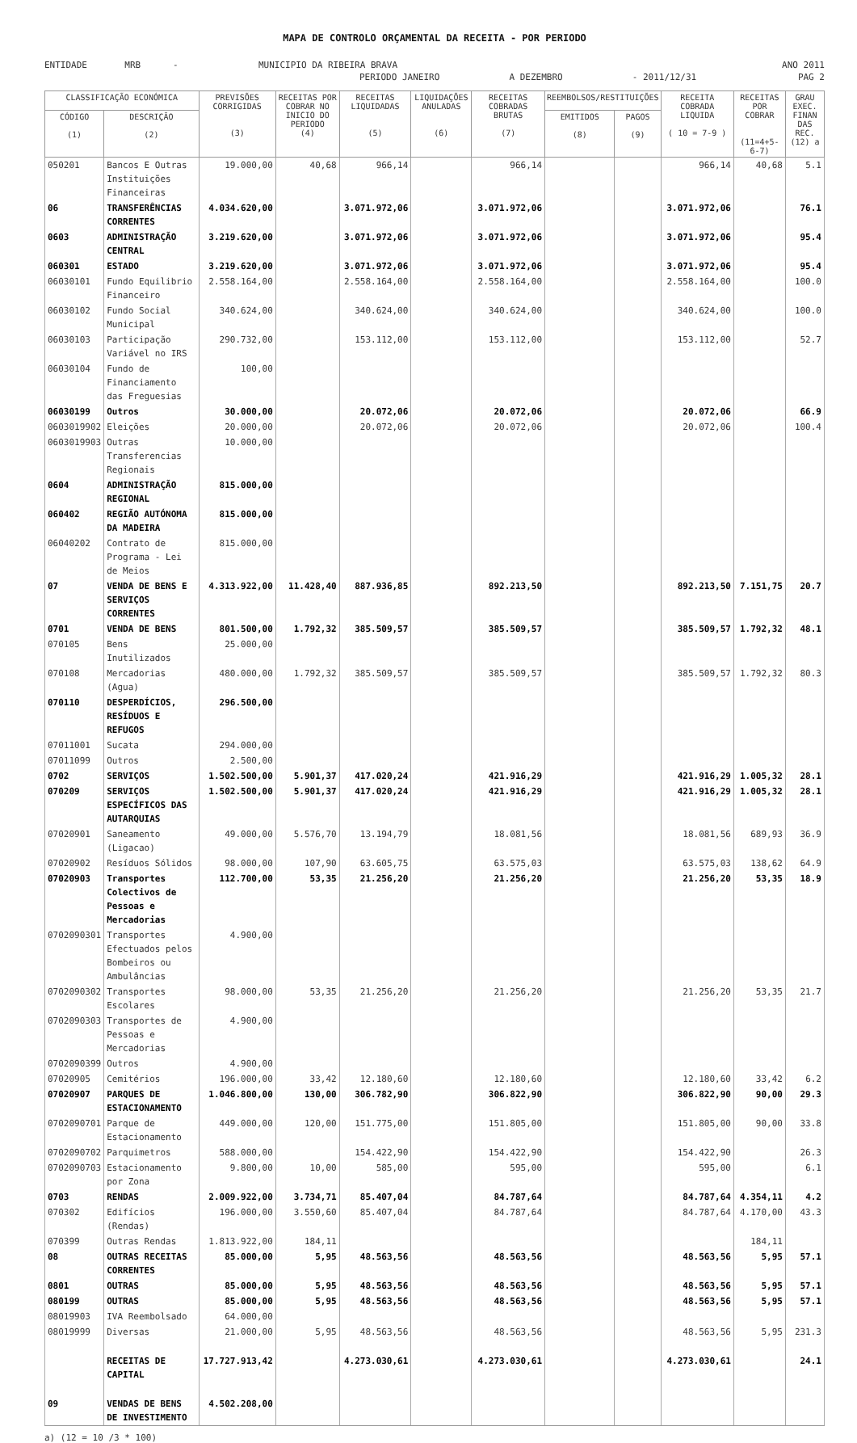MAPA DE CONTROLO ORÇAMENTAL DA RECEITA - POR PERIODO
ENTIDADE MRB - MUNICIPIO DA RIBEIRA BRAVA ANO 2011
PERIODO JANEIRO A DEZEMBRO - 2011/12/31 PAG 2
| CLASSIFICAÇÃO ECONÓMICA | | PREVISÕES CORRIGIDAS (3) | RECEITAS POR COBRAR NO INICIO DO PERIODO (4) | RECEITAS LIQUIDADAS (5) | LIQUIDAÇÕES ANULADAS (6) | RECEITAS COBRADAS BRUTAS (7) | REEMBOLSOS/RESTITUIÇÕES | | RECEITA COBRADA LIQUIDA ( 10 = 7-9 ) | RECEITAS POR COBRAR (11=4+5-6-7) | GRAU EXEC. FINAN DAS REC. (12) a |
| --- | --- | --- | --- | --- | --- | --- | --- | --- | --- | --- | --- |
| CÓDIGO (1) | DESCRIÇÃO (2) | | | | | | EMITIDOS (8) | PAGOS (9) | | | |
| 050201 | Bancos E Outras Instituições Financeiras | 19.000,00 | 40,68 | 966,14 | | 966,14 | | | 966,14 | 40,68 | 5.1 |
| 06 | TRANSFERÊNCIAS CORRENTES | 4.034.620,00 | | 3.071.972,06 | | 3.071.972,06 | | | 3.071.972,06 | | 76.1 |
| 0603 | ADMINISTRAÇÃO CENTRAL | 3.219.620,00 | | 3.071.972,06 | | 3.071.972,06 | | | 3.071.972,06 | | 95.4 |
| 060301 | ESTADO | 3.219.620,00 | | 3.071.972,06 | | 3.071.972,06 | | | 3.071.972,06 | | 95.4 |
| 06030101 | Fundo Equilibrio Financeiro | 2.558.164,00 | | 2.558.164,00 | | 2.558.164,00 | | | 2.558.164,00 | | 100.0 |
| 06030102 | Fundo Social Municipal | 340.624,00 | | 340.624,00 | | 340.624,00 | | | 340.624,00 | | 100.0 |
| 06030103 | Participação Variável no IRS | 290.732,00 | | 153.112,00 | | 153.112,00 | | | 153.112,00 | | 52.7 |
| 06030104 | Fundo de Financiamento das Freguesias | 100,00 | | | | | | | | | |
| 06030199 | Outros | 30.000,00 | | 20.072,06 | | 20.072,06 | | | 20.072,06 | | 66.9 |
| 0603019902 | Eleições | 20.000,00 | | 20.072,06 | | 20.072,06 | | | 20.072,06 | | 100.4 |
| 0603019903 | Outras Transferencias Regionais | 10.000,00 | | | | | | | | | |
| 0604 | ADMINISTRAÇÃO REGIONAL | 815.000,00 | | | | | | | | | |
| 060402 | REGIÃO AUTÓNOMA DA MADEIRA | 815.000,00 | | | | | | | | | |
| 06040202 | Contrato de Programa - Lei de Meios | 815.000,00 | | | | | | | | | |
| 07 | VENDA DE BENS E SERVIÇOS CORRENTES | 4.313.922,00 | 11.428,40 | 887.936,85 | | 892.213,50 | | | 892.213,50 | 7.151,75 | 20.7 |
| 0701 | VENDA DE BENS | 801.500,00 | 1.792,32 | 385.509,57 | | 385.509,57 | | | 385.509,57 | 1.792,32 | 48.1 |
| 070105 | Bens Inutilizados | 25.000,00 | | | | | | | | | |
| 070108 | Mercadorias (Agua) | 480.000,00 | 1.792,32 | 385.509,57 | | 385.509,57 | | | 385.509,57 | 1.792,32 | 80.3 |
| 070110 | DESPERDÍCIOS, RESÍDUOS E REFUGOS | 296.500,00 | | | | | | | | | |
| 07011001 | Sucata | 294.000,00 | | | | | | | | | |
| 07011099 | Outros | 2.500,00 | | | | | | | | | |
| 0702 | SERVIÇOS | 1.502.500,00 | 5.901,37 | 417.020,24 | | 421.916,29 | | | 421.916,29 | 1.005,32 | 28.1 |
| 070209 | SERVIÇOS ESPECÍFICOS DAS AUTARQUIAS | 1.502.500,00 | 5.901,37 | 417.020,24 | | 421.916,29 | | | 421.916,29 | 1.005,32 | 28.1 |
| 07020901 | Saneamento (Ligacao) | 49.000,00 | 5.576,70 | 13.194,79 | | 18.081,56 | | | 18.081,56 | 689,93 | 36.9 |
| 07020902 | Resíduos Sólidos | 98.000,00 | 107,90 | 63.605,75 | | 63.575,03 | | | 63.575,03 | 138,62 | 64.9 |
| 07020903 | Transportes Colectivos de Pessoas e Mercadorias | 112.700,00 | 53,35 | 21.256,20 | | 21.256,20 | | | 21.256,20 | 53,35 | 18.9 |
| 0702090301 | Transportes Efectuados pelos Bombeiros ou Ambulâncias | 4.900,00 | | | | | | | | | |
| 0702090302 | Transportes Escolares | 98.000,00 | 53,35 | 21.256,20 | | 21.256,20 | | | 21.256,20 | 53,35 | 21.7 |
| 0702090303 | Transportes de Pessoas e Mercadorias | 4.900,00 | | | | | | | | | |
| 0702090399 | Outros | 4.900,00 | | | | | | | | | |
| 07020905 | Cemitérios | 196.000,00 | 33,42 | 12.180,60 | | 12.180,60 | | | 12.180,60 | 33,42 | 6.2 |
| 07020907 | PARQUES DE ESTACIONAMENTO | 1.046.800,00 | 130,00 | 306.782,90 | | 306.822,90 | | | 306.822,90 | 90,00 | 29.3 |
| 0702090701 | Parque de Estacionamento | 449.000,00 | 120,00 | 151.775,00 | | 151.805,00 | | | 151.805,00 | 90,00 | 33.8 |
| 0702090702 | Parquimetros | 588.000,00 | | 154.422,90 | | 154.422,90 | | | 154.422,90 | | 26.3 |
| 0702090703 | Estacionamento por Zona | 9.800,00 | 10,00 | 585,00 | | 595,00 | | | 595,00 | | 6.1 |
| 0703 | RENDAS | 2.009.922,00 | 3.734,71 | 85.407,04 | | 84.787,64 | | | 84.787,64 | 4.354,11 | 4.2 |
| 070302 | Edifícios (Rendas) | 196.000,00 | 3.550,60 | 85.407,04 | | 84.787,64 | | | 84.787,64 | 4.170,00 | 43.3 |
| 070399 | Outras Rendas | 1.813.922,00 | 184,11 | | | | | | | 184,11 | |
| 08 | OUTRAS RECEITAS CORRENTES | 85.000,00 | 5,95 | 48.563,56 | | 48.563,56 | | | 48.563,56 | 5,95 | 57.1 |
| 0801 | OUTRAS | 85.000,00 | 5,95 | 48.563,56 | | 48.563,56 | | | 48.563,56 | 5,95 | 57.1 |
| 080199 | OUTRAS | 85.000,00 | 5,95 | 48.563,56 | | 48.563,56 | | | 48.563,56 | 5,95 | 57.1 |
| 08019903 | IVA Reembolsado | 64.000,00 | | | | | | | | | |
| 08019999 | Diversas | 21.000,00 | 5,95 | 48.563,56 | | 48.563,56 | | | 48.563,56 | 5,95 | 231.3 |
| | RECEITAS DE CAPITAL | 17.727.913,42 | | 4.273.030,61 | | 4.273.030,61 | | | 4.273.030,61 | | 24.1 |
| 09 | VENDAS DE BENS DE INVESTIMENTO | 4.502.208,00 | | | | | | | | | |
a) (12 = 10 /3 * 100)